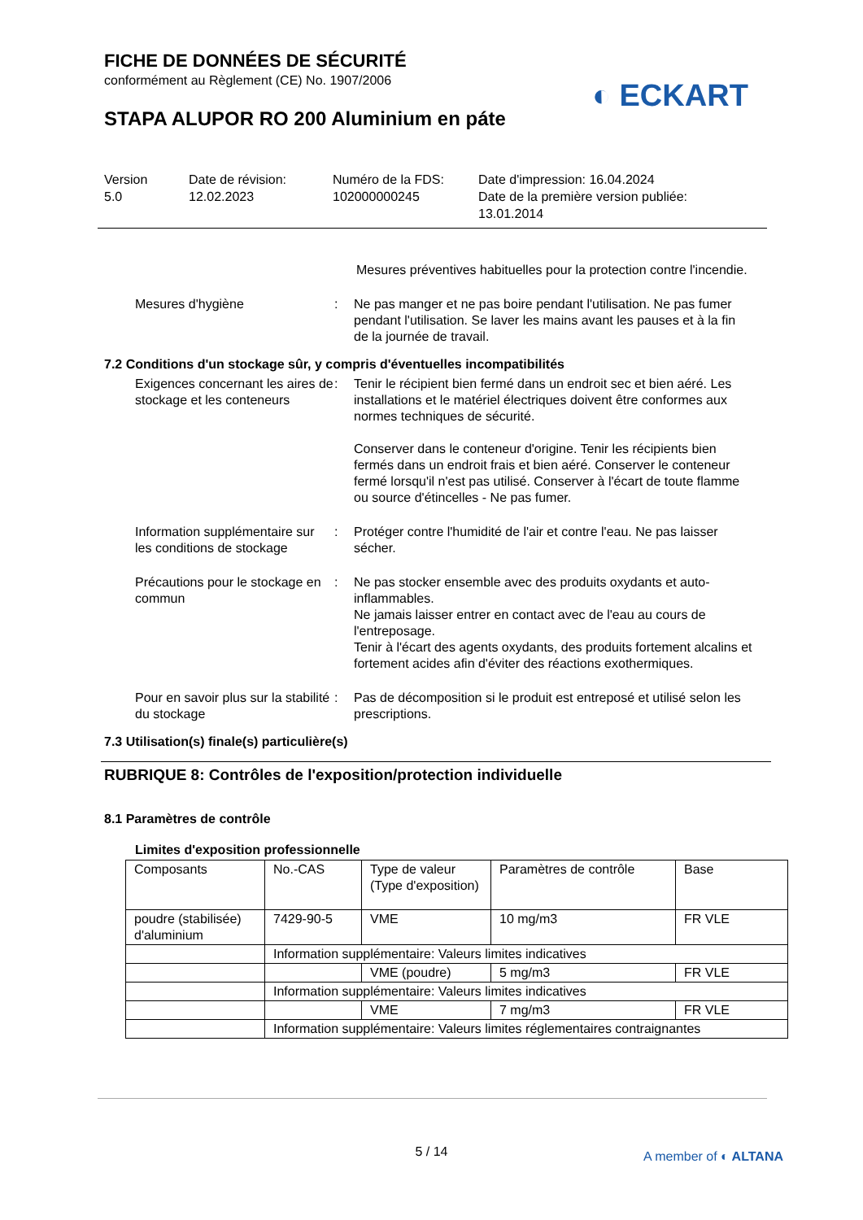FICHE DE DONNÉES DE SÉCURITÉ
conformément au Règlement (CE) No. 1907/2006
STAPA ALUPOR RO 200 Aluminium en páte
◐ ECKART
Version
5.0
Date de révision:
12.02.2023
Numéro de la FDS:
102000000245
Date d'impression: 16.04.2024
Date de la première version publiée:
13.01.2014
Mesures préventives habituelles pour la protection contre l'incendie.
Mesures d'hygiène : Ne pas manger et ne pas boire pendant l'utilisation. Ne pas fumer pendant l'utilisation. Se laver les mains avant les pauses et à la fin de la journée de travail.
7.2 Conditions d'un stockage sûr, y compris d'éventuelles incompatibilités
Exigences concernant les aires de stockage et les conteneurs
: Tenir le récipient bien fermé dans un endroit sec et bien aéré. Les installations et le matériel électriques doivent être conformes aux normes techniques de sécurité.
Conserver dans le conteneur d'origine. Tenir les récipients bien fermés dans un endroit frais et bien aéré. Conserver le conteneur fermé lorsqu'il n'est pas utilisé. Conserver à l'écart de toute flamme ou source d'étincelles - Ne pas fumer.
Information supplémentaire sur les conditions de stockage
: Protéger contre l'humidité de l'air et contre l'eau. Ne pas laisser sécher.
Précautions pour le stockage en commun
: Ne pas stocker ensemble avec des produits oxydants et auto-inflammables.
Ne jamais laisser entrer en contact avec de l'eau au cours de l'entreposage.
Tenir à l'écart des agents oxydants, des produits fortement alcalins et fortement acides afin d'éviter des réactions exothermiques.
Pour en savoir plus sur la stabilité du stockage
: Pas de décomposition si le produit est entreposé et utilisé selon les prescriptions.
7.3 Utilisation(s) finale(s) particulière(s)
RUBRIQUE 8: Contrôles de l'exposition/protection individuelle
8.1 Paramètres de contrôle
Limites d'exposition professionnelle
| Composants | No.-CAS | Type de valeur (Type d'exposition) | Paramètres de contrôle | Base |
| poudre (stabilisée) d'aluminium | 7429-90-5 | VME | 10 mg/m3 | FR VLE |
| | Information supplémentaire: Valeurs limites indicatives | | | |
| | | VME (poudre) | 5 mg/m3 | FR VLE |
| | Information supplémentaire: Valeurs limites indicatives | | | |
| | | VME | 7 mg/m3 | FR VLE |
| | Information supplémentaire: Valeurs limites réglementaires contraignantes | | | |
5 / 14
A member of ◐ ALTANA